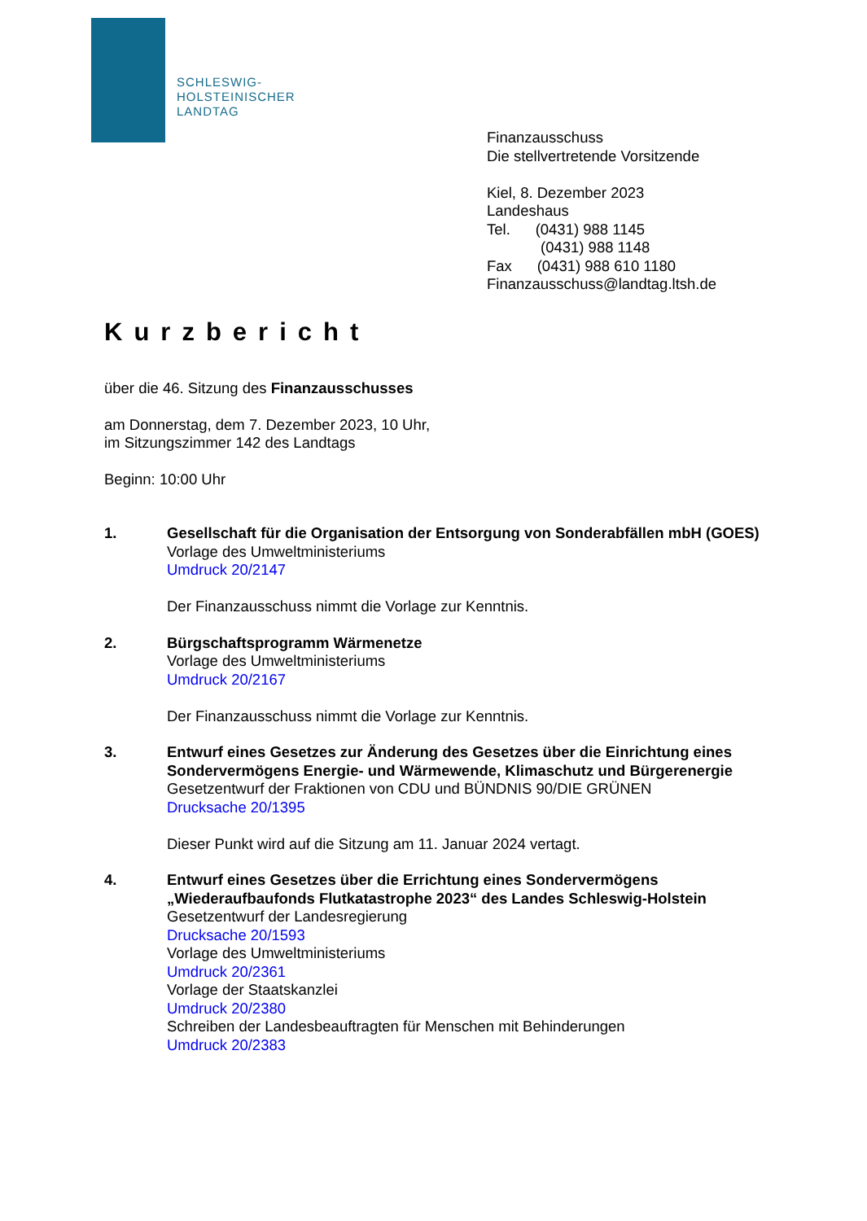SCHLESWIG-
HOLSTEINISCHER
LANDTAG
Finanzausschuss
Die stellvertretende Vorsitzende
Kiel, 8. Dezember 2023
Landeshaus
Tel. (0431) 988 1145
(0431) 988 1148
Fax (0431) 988 610 1180
Finanzausschuss@landtag.ltsh.de
Kurzbericht
über die 46. Sitzung des Finanzausschusses
am Donnerstag, dem 7. Dezember 2023, 10 Uhr,
im Sitzungszimmer 142 des Landtags
Beginn: 10:00 Uhr
1. Gesellschaft für die Organisation der Entsorgung von Sonderabfällen mbH (GOES)
Vorlage des Umweltministeriums
Umdruck 20/2147
Der Finanzausschuss nimmt die Vorlage zur Kenntnis.
2. Bürgschaftsprogramm Wärmenetze
Vorlage des Umweltministeriums
Umdruck 20/2167
Der Finanzausschuss nimmt die Vorlage zur Kenntnis.
3. Entwurf eines Gesetzes zur Änderung des Gesetzes über die Einrichtung eines Sondervermögens Energie- und Wärmewende, Klimaschutz und Bürgerenergie
Gesetzentwurf der Fraktionen von CDU und BÜNDNIS 90/DIE GRÜNEN
Drucksache 20/1395
Dieser Punkt wird auf die Sitzung am 11. Januar 2024 vertagt.
4. Entwurf eines Gesetzes über die Errichtung eines Sondervermögens „Wiederaufbaufonds Flutkatastrophe 2023“ des Landes Schleswig-Holstein
Gesetzentwurf der Landesregierung
Drucksache 20/1593
Vorlage des Umweltministeriums
Umdruck 20/2361
Vorlage der Staatskanzlei
Umdruck 20/2380
Schreiben der Landesbeauftragten für Menschen mit Behinderungen
Umdruck 20/2383